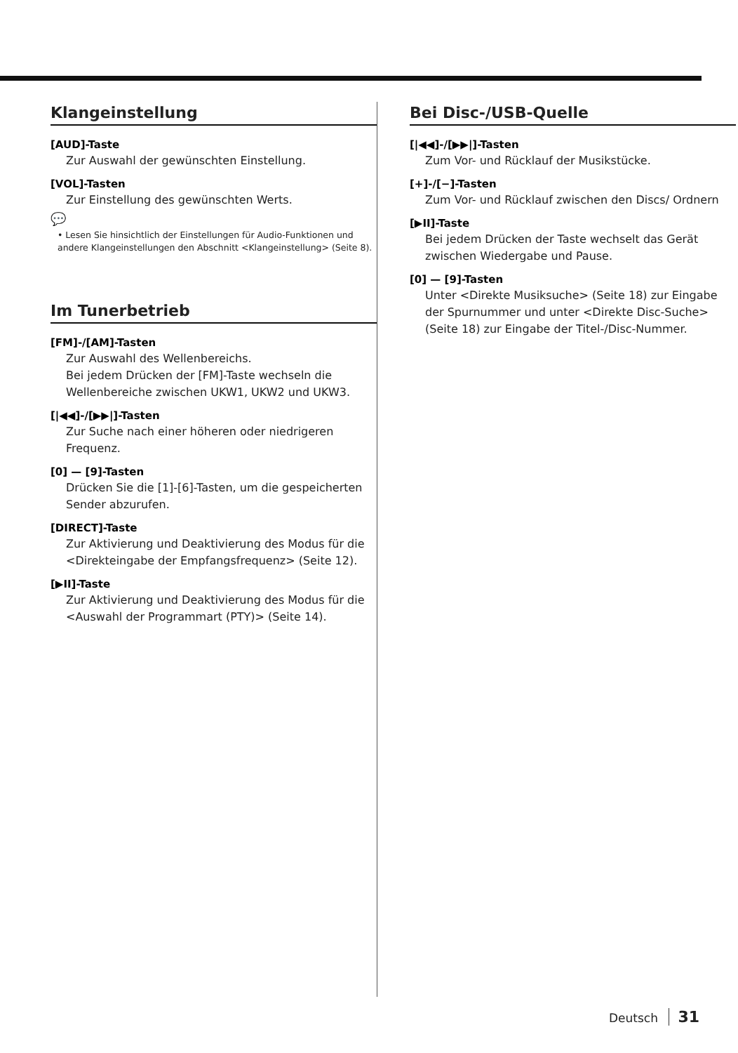Klangeinstellung
[AUD]-Taste
Zur Auswahl der gewünschten Einstellung.
[VOL]-Tasten
Zur Einstellung des gewünschten Werts.
💬
• Lesen Sie hinsichtlich der Einstellungen für Audio-Funktionen und andere Klangeinstellungen den Abschnitt <Klangeinstellung> (Seite 8).
Im Tunerbetrieb
[FM]-/[AM]-Tasten
Zur Auswahl des Wellenbereichs.
Bei jedem Drücken der [FM]-Taste wechseln die Wellenbereiche zwischen UKW1, UKW2 und UKW3.
[|◀◀]-/[▶▶|]-Tasten
Zur Suche nach einer höheren oder niedrigeren Frequenz.
[0] — [9]-Tasten
Drücken Sie die [1]-[6]-Tasten, um die gespeicherten Sender abzurufen.
[DIRECT]-Taste
Zur Aktivierung und Deaktivierung des Modus für die <Direkteingabe der Empfangsfrequenz> (Seite 12).
[▶II]-Taste
Zur Aktivierung und Deaktivierung des Modus für die <Auswahl der Programmart (PTY)> (Seite 14).
Bei Disc-/USB-Quelle
[|◀◀]-/[▶▶|]-Tasten
Zum Vor- und Rücklauf der Musikstücke.
[+]-/[−]-Tasten
Zum Vor- und Rücklauf zwischen den Discs/ Ordnern
[▶II]-Taste
Bei jedem Drücken der Taste wechselt das Gerät zwischen Wiedergabe und Pause.
[0] — [9]-Tasten
Unter <Direkte Musiksuche> (Seite 18) zur Eingabe der Spurnummer und unter <Direkte Disc-Suche> (Seite 18) zur Eingabe der Titel-/Disc-Nummer.
Deutsch 31